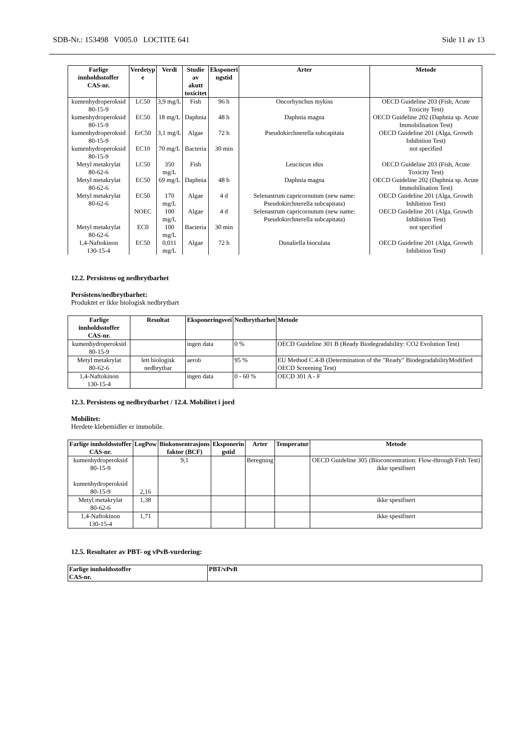SDB-Nr.: 153498 V005.0 LOCTITE 641 Side 11 av 13
| Farlige innholdsstoffer CAS-nr. | Verdetyp e | Verdi | Studie av akutt toxicitet | Eksponeri ngstid | Arter | Metode |
| --- | --- | --- | --- | --- | --- | --- |
| kumenhydroperoksid 80-15-9 | LC50 | 3,9 mg/L | Fish | 96 h | Oncorhynchus mykiss | OECD Guideline 203 (Fish, Acute Toxicity Test) |
| kumenhydroperoksid 80-15-9 | EC50 | 18 mg/L | Daphnia | 48 h | Daphnia magna | OECD Guideline 202 (Daphnia sp. Acute Immobilisation Test) |
| kumenhydroperoksid 80-15-9 | ErC50 | 3,1 mg/L | Algae | 72 h | Pseudokirchnerella subcapitata | OECD Guideline 201 (Alga, Growth Inhibition Test) |
| kumenhydroperoksid 80-15-9 | EC10 | 70 mg/L | Bacteria | 30 min | | not specified |
| Metyl metakrylat 80-62-6 | LC50 | 350 mg/L | Fish | | Leuciscus idus | OECD Guideline 203 (Fish, Acute Toxicity Test) |
| Metyl metakrylat 80-62-6 | EC50 | 69 mg/L | Daphnia | 48 h | Daphnia magna | OECD Guideline 202 (Daphnia sp. Acute Immobilisation Test) |
| Metyl metakrylat 80-62-6 | EC50 | 170 mg/L | Algae | 4 d | Selenastrum capricornutum (new name: Pseudokirchnerella subcapitata) | OECD Guideline 201 (Alga, Growth Inhibition Test) |
| | NOEC | 100 mg/L | Algae | 4 d | Selenastrum capricornutum (new name: Pseudokirchnerella subcapitata) | OECD Guideline 201 (Alga, Growth Inhibition Test) |
| Metyl metakrylat 80-62-6 | EC0 | 100 mg/L | Bacteria | 30 min | | not specified |
| 1,4-Naftokinon 130-15-4 | EC50 | 0,011 mg/L | Algae | 72 h | Dunaliella bioculata | OECD Guideline 201 (Alga, Growth Inhibition Test) |
12.2. Persistens og nedbrytbarhet
Persistens/nedbrytbarhet:
Produktet er ikke biologisk nedbrytbart
| Farlige innholdsstoffer CAS-nr. | Resultat | Eksponeringsvei | Nedbrytbarhet | Metode |
| --- | --- | --- | --- | --- |
| kumenhydroperoksid 80-15-9 | | ingen data | 0 % | OECD Guideline 301 B (Ready Biodegradability: CO2 Evolution Test) |
| Metyl metakrylat 80-62-6 | lett biologisk nedbrytbar | aerob | 95 % | EU Method C.4-B (Determination of the "Ready" BiodegradabilityModified OECD Screening Test) |
| 1,4-Naftokinon 130-15-4 | | ingen data | 0 - 60 % | OECD 301 A - F |
12.3. Persistens og nedbrytbarhet / 12.4. Mobilitet i jord
Mobilitet:
Herdete klebemidler er immobile.
| Farlige innholdsstoffer CAS-nr. | LogPow | Biokonsentrasjons faktor (BCF) | Eksponerin gstid | Arter | Temperatur | Metode |
| --- | --- | --- | --- | --- | --- | --- |
| kumenhydroperoksid 80-15-9 kumenhydroperoksid 80-15-9 | 2,16 | 9,1 | | Beregning | | OECD Guideline 305 (Bioconcentration: Flow-through Fish Test) ikke spesifisert |
| Metyl metakrylat 80-62-6 | 1,38 | | | | | ikke spesifisert |
| 1,4-Naftokinon 130-15-4 | 1,71 | | | | | ikke spesifisert |
12.5. Resultater av PBT- og vPvB-vurdering:
| Farlige innholdsstoffer CAS-nr. | PBT/vPvB |
| --- | --- |